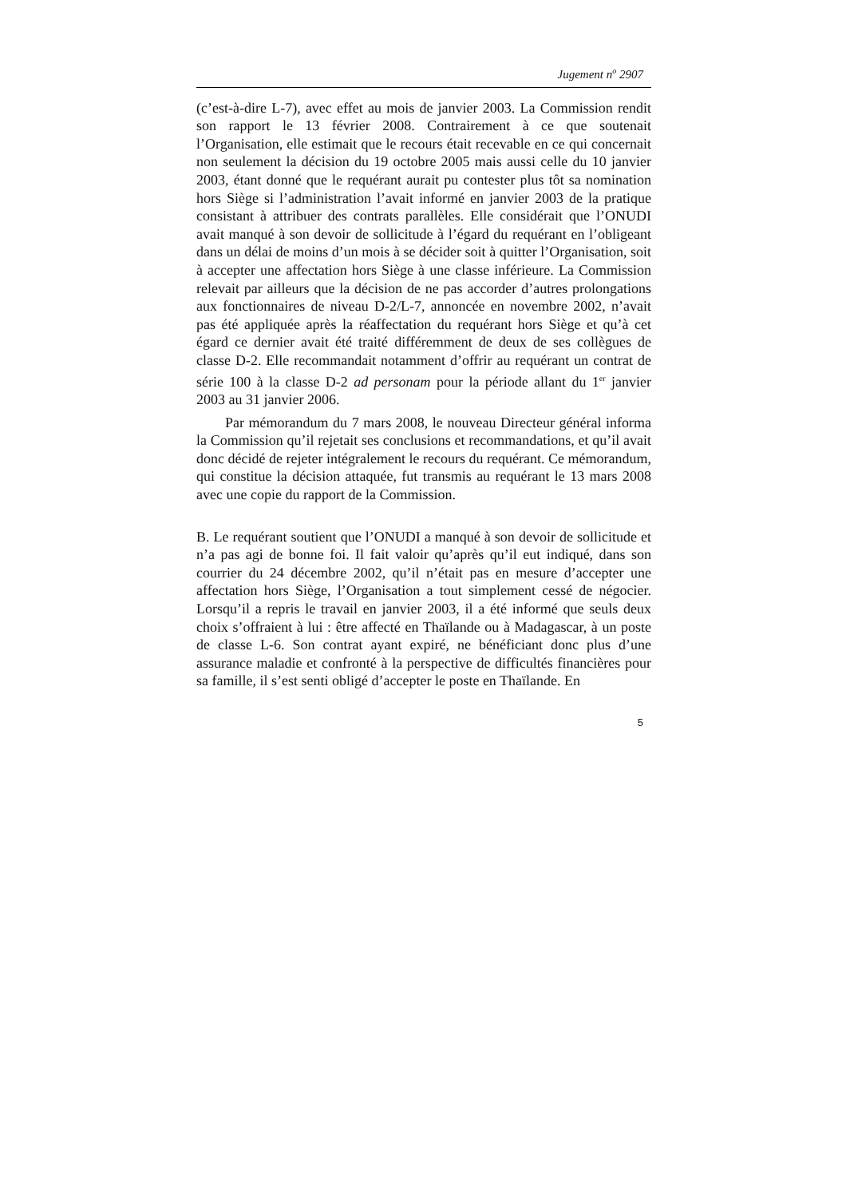Jugement n<sup>o</sup> 2907
(c’est-à-dire L-7), avec effet au mois de janvier 2003. La Commission rendit son rapport le 13 février 2008. Contrairement à ce que soutenait l’Organisation, elle estimait que le recours était recevable en ce qui concernait non seulement la décision du 19 octobre 2005 mais aussi celle du 10 janvier 2003, étant donné que le requérant aurait pu contester plus tôt sa nomination hors Siège si l’administration l’avait informé en janvier 2003 de la pratique consistant à attribuer des contrats parallèles. Elle considérait que l’ONUDI avait manqué à son devoir de sollicitude à l’égard du requérant en l’obligeant dans un délai de moins d’un mois à se décider soit à quitter l’Organisation, soit à accepter une affectation hors Siège à une classe inférieure. La Commission relevait par ailleurs que la décision de ne pas accorder d’autres prolongations aux fonctionnaires de niveau D-2/L-7, annoncée en novembre 2002, n’avait pas été appliquée après la réaffectation du requérant hors Siège et qu’à cet égard ce dernier avait été traité différemment de deux de ses collègues de classe D-2. Elle recommandait notamment d’offrir au requérant un contrat de série 100 à la classe D-2 ad personam pour la période allant du 1<sup>er</sup> janvier 2003 au 31 janvier 2006.
Par mémorandum du 7 mars 2008, le nouveau Directeur général informa la Commission qu’il rejetait ses conclusions et recommandations, et qu’il avait donc décidé de rejeter intégralement le recours du requérant. Ce mémorandum, qui constitue la décision attaquée, fut transmis au requérant le 13 mars 2008 avec une copie du rapport de la Commission.
B. Le requérant soutient que l’ONUDI a manqué à son devoir de sollicitude et n’a pas agi de bonne foi. Il fait valoir qu’après qu’il eut indiqué, dans son courrier du 24 décembre 2002, qu’il n’était pas en mesure d’accepter une affectation hors Siège, l’Organisation a tout simplement cessé de négocier. Lorsqu’il a repris le travail en janvier 2003, il a été informé que seuls deux choix s’offraient à lui : être affecté en Thaïlande ou à Madagascar, à un poste de classe L-6. Son contrat ayant expiré, ne bénéficiant donc plus d’une assurance maladie et confronté à la perspective de difficultés financières pour sa famille, il s’est senti obligé d’accepter le poste en Thaïlande. En
5